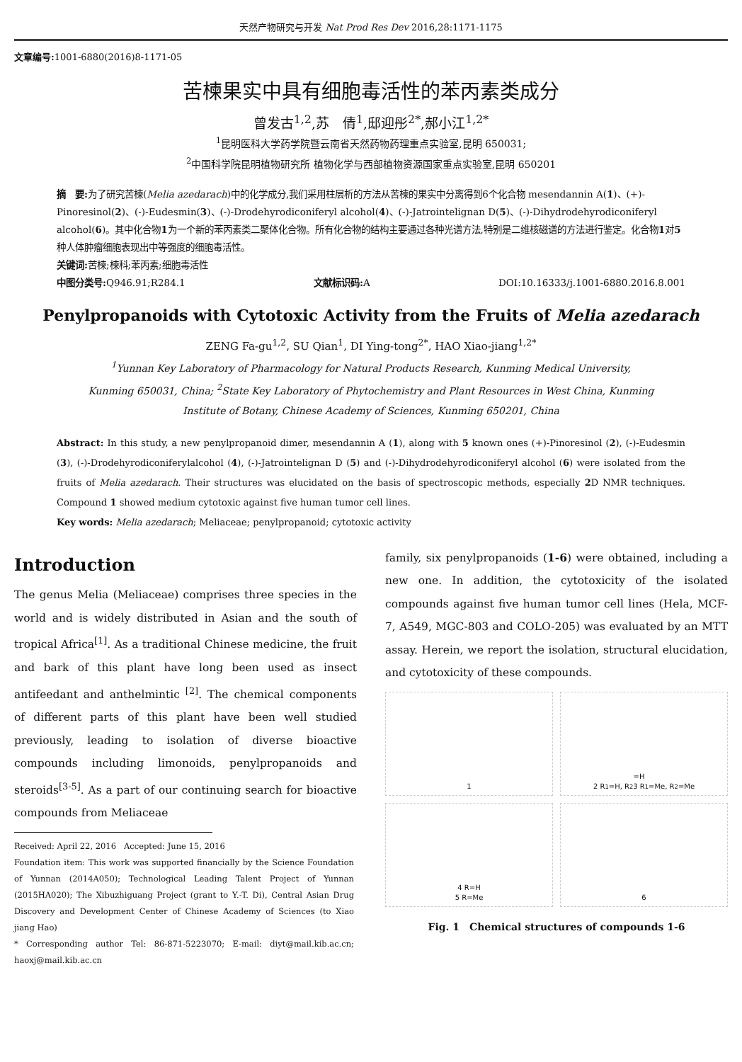天然产物研究与开发 Nat Prod Res Dev 2016,28:1171-1175
文章编号: 1001-6880(2016)8-1171-05
苦楝果实中具有细胞毒活性的苯丙素类成分
曾发古<sup>1,2</sup>,苏　倩<sup>1</sup>,邸迎彤<sup>2*</sup>,郝小江<sup>1,2*</sup>
<sup>1</sup> 昆明医科大学药学院暨云南省天然药物药理重点实验室,昆明 650031;
<sup>2</sup> 中国科学院昆明植物研究所 植物化学与西部植物资源国家重点实验室,昆明 650201
摘　要: 为了研究苦楝(Melia azedarach)中的化学成分,我们采用柱层析的方法从苦楝的果实中分离得到6个化合物 mesendannin A(1)、(+)-Pinoresinol(2)、(-)-Eudesmin(3)、(-)-Drodehyrodiconiferyl alcohol(4)、(-)-Jatrointelignan D(5)、(-)-Dihydrodehyrodiconiferyl alcohol(6)。其中化合物1为一个新的苯丙素类二聚体化合物。所有化合物的结构主要通过各种光谱方法,特别是二维核磁谱的方法进行鉴定。化合物1对5种人体肿瘤细胞表现出中等强度的细胞毒活性。
关键词: 苦楝;楝科;苯丙素;细胞毒活性
中图分类号: Q946.91;R284.1 文献标识码: A DOI:10.16333/j.1001-6880.2016.8.001
Penylpropanoids with Cytotoxic Activity from the Fruits of Melia azedarach
ZENG Fa-gu<sup>1,2</sup>, SU Qian<sup>1</sup>, DI Ying-tong<sup>2*</sup>, HAO Xiao-jiang<sup>1,2*</sup>
<sup>1</sup> Yunnan Key Laboratory of Pharmacology for Natural Products Research, Kunming Medical University,
Kunming 650031, China; <sup>2</sup>State Key Laboratory of Phytochemistry and Plant Resources in West China, Kunming
Institute of Botany, Chinese Academy of Sciences, Kunming 650201, China
Abstract: In this study, a new penylpropanoid dimer, mesendannin A (1), along with 5 known ones (+)-Pinoresinol (2), (-)-Eudesmin (3), (-)-Drodehyrodiconiferylalcohol (4), (-)-Jatrointelignan D (5) and (-)-Dihydrodehyrodiconiferyl alcohol (6) were isolated from the fruits of Melia azedarach. Their structures was elucidated on the basis of spectroscopic methods, especially 2 D NMR techniques. Compound 1 showed medium cytotoxic against five human tumor cell lines.
Key words: Melia azedarach; Meliaceae; penylpropanoid; cytotoxic activity
Introduction
The genus Melia (Meliaceae) comprises three species in the world and is widely distributed in Asian and the south of tropical Africa<sup>[1]</sup>. As a traditional Chinese medicine, the fruit and bark of this plant have long been used as insect antifeedant and anthelmintic <sup>[2]</sup>. The chemical components of different parts of this plant have been well studied previously, leading to isolation of diverse bioactive compounds including limonoids, penylpropanoids and steroids<sup>[3-5]</sup>. As a part of our continuing search for bioactive compounds from Meliaceae
Received: April 22, 2016　Accepted: June 15, 2016
Foundation item: This work was supported financially by the Science Foundation of Yunnan (2014A050); Technological Leading Talent Project of Yunnan (2015HA020); The Xibuzhiguang Project (grant to Y.-T. Di), Central Asian Drug Discovery and Development Center of Chinese Academy of Sciences (to Xiao jiang Hao)
* Corresponding author Tel: 86-871-5223070; E-mail: diyt@mail.kib.ac.cn; haoxj@mail.kib.ac.cn
family, six penylpropanoids (1-6) were obtained, including a new one. In addition, the cytotoxicity of the isolated compounds against five human tumor cell lines (Hela, MCF-7, A549, MGC-803 and COLO-205) was evaluated by an MTT assay. Herein, we report the isolation, structural elucidation, and cytotoxicity of these compounds.
1
2 R<sub>1</sub>=H, R<sub>2</sub>=H
3 R<sub>1</sub>=Me, R<sub>2</sub>=Me
4 R=H
5 R=Me
6
Fig. 1　Chemical structures of compounds 1-6